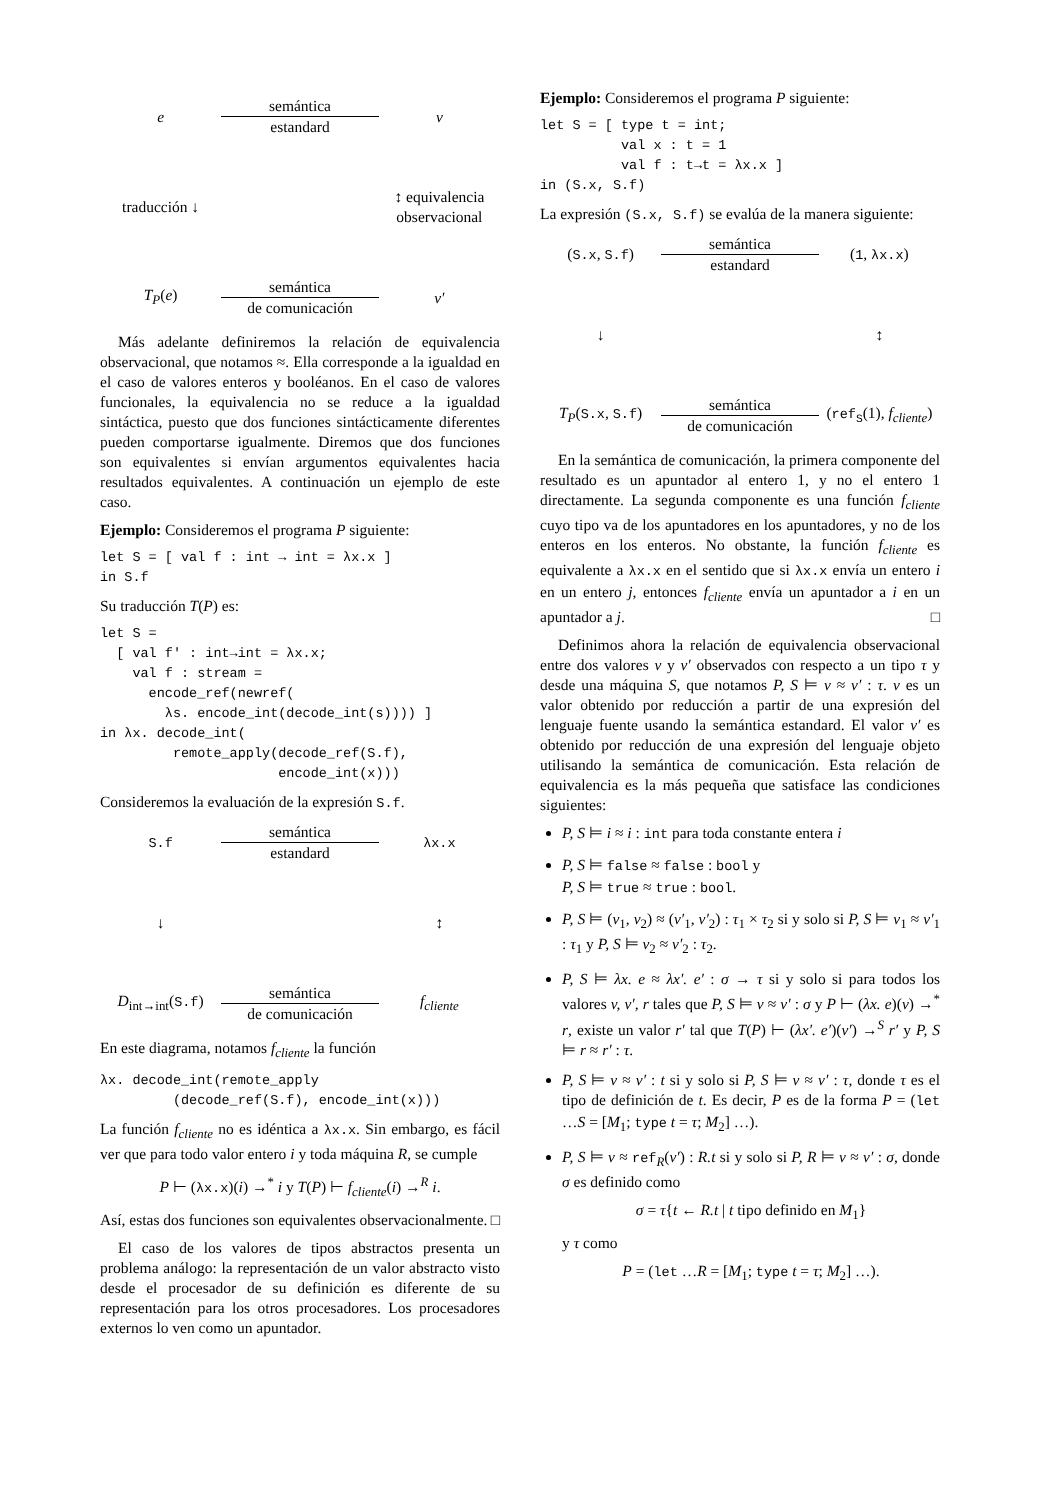e
semántica
estandard
v
traducción ↓
↕ equivalencia observacional
T<sub>P</sub>(e)
semántica
de comunicación
v′
Más adelante definiremos la relación de equivalencia observacional, que notamos ≈. Ella corresponde a la igualdad en el caso de valores enteros y booléanos. En el caso de valores funcionales, la equivalencia no se reduce a la igualdad sintáctica, puesto que dos funciones sintácticamente diferentes pueden comportarse igualmente. Diremos que dos funciones son equivalentes si envían argumentos equivalentes hacia resultados equivalentes. A continuación un ejemplo de este caso.
Ejemplo: Consideremos el programa P siguiente:
let S = [ val f : int → int = λx.x ]
in S.f
Su traducción T(P) es:
let S =
  [ val f' : int→int = λx.x;
    val f : stream =
      encode_ref(newref(
        λs. encode_int(decode_int(s)))) ]
in λx. decode_int(
         remote_apply(decode_ref(S.f),
                      encode_int(x)))
Consideremos la evaluación de la expresión S.f.
S.f
semántica
estandard
λx.x
↓
↕
D<sub>int→int</sub>(S.f)
semántica
de comunicación
f<sub>cliente</sub>
En este diagrama, notamos f<sub>cliente</sub> la función
λx. decode_int(remote_apply
         (decode_ref(S.f), encode_int(x)))
La función f<sub>cliente</sub> no es idéntica a λx.x. Sin embargo, es fácil ver que para todo valor entero i y toda máquina R, se cumple
P ⊢ (λx.x)(i) →<sup>*</sup> i y T(P) ⊢ f<sub>cliente</sub>(i) →<sup>R</sup> i.
Así, estas dos funciones son equivalentes observacionalmente. □
El caso de los valores de tipos abstractos presenta un problema análogo: la representación de un valor abstracto visto desde el procesador de su definición es diferente de su representación para los otros procesadores. Los procesadores externos lo ven como un apuntador.
Ejemplo: Consideremos el programa P siguiente:
let S = [ type t = int;
          val x : t = 1
          val f : t→t = λx.x ]
in (S.x, S.f)
La expresión (S.x, S.f) se evalúa de la manera siguiente:
(S.x, S.f)
semántica
estandard
(1, λx.x)
↓
↕
T<sub>P</sub>(S.x, S.f)
semántica
de comunicación
(ref<sub>S</sub>(1), f<sub>cliente</sub>)
En la semántica de comunicación, la primera componente del resultado es un apuntador al entero 1, y no el entero 1 directamente. La segunda componente es una función f<sub>cliente</sub> cuyo tipo va de los apuntadores en los apuntadores, y no de los enteros en los enteros. No obstante, la función f<sub>cliente</sub> es equivalente a λx.x en el sentido que si λx.x envía un entero i en un entero j, entonces f<sub>cliente</sub> envía un apuntador a i en un apuntador a j. □
Definimos ahora la relación de equivalencia observacional entre dos valores v y v′ observados con respecto a un tipo τ y desde una máquina S, que notamos P, S ⊨ v ≈ v′ : τ. v es un valor obtenido por reducción a partir de una expresión del lenguaje fuente usando la semántica estandard. El valor v′ es obtenido por reducción de una expresión del lenguaje objeto utilisando la semántica de comunicación. Esta relación de equivalencia es la más pequeña que satisface las condiciones siguientes:
P, S ⊨ i ≈ i : int para toda constante entera i
P, S ⊨ false ≈ false : bool y
P, S ⊨ true ≈ true : bool.
P, S ⊨ (v<sub>1</sub>, v<sub>2</sub>) ≈ (v′<sub>1</sub>, v′<sub>2</sub>) : τ<sub>1</sub> × τ<sub>2</sub> si y solo si P, S ⊨ v<sub>1</sub> ≈ v′<sub>1</sub> : τ<sub>1</sub> y P, S ⊨ v<sub>2</sub> ≈ v′<sub>2</sub> : τ<sub>2</sub>.
P, S ⊨ λx. e ≈ λx′. e′ : σ → τ si y solo si para todos los valores v, v′, r tales que P, S ⊨ v ≈ v′ : σ y P ⊢ (λx. e)(v) →<sup>*</sup> r, existe un valor r′ tal que T(P) ⊢ (λx′. e′)(v′) →<sup>S</sup> r′ y P, S ⊨ r ≈ r′ : τ.
P, S ⊨ v ≈ v′ : t si y solo si P, S ⊨ v ≈ v′ : τ, donde τ es el tipo de definición de t. Es decir, P es de la forma P = (let …S = [M<sub>1</sub>; type t = τ; M<sub>2</sub>] …).
P, S ⊨ v ≈ ref<sub>R</sub>(v′) : R.t si y solo si P, R ⊨ v ≈ v′ : σ, donde σ es definido como
σ = τ{t ← R.t | t tipo definido en M<sub>1</sub>}
y τ como
P = (let …R = [M<sub>1</sub>; type t = τ; M<sub>2</sub>] …).